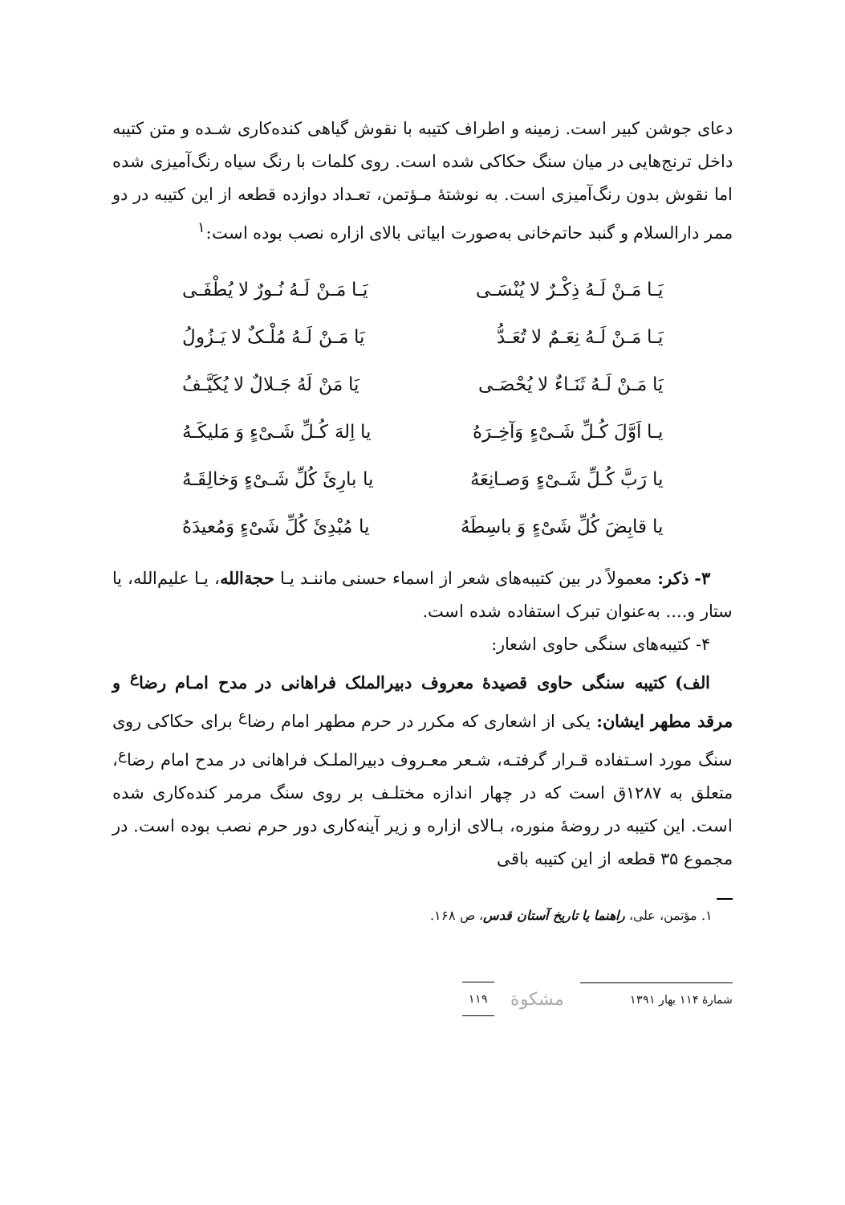دعای جوشن کبیر است. زمینه و اطراف کتیبه با نقوش گیاهی کنده‌کاری شـده و متن کتیبه داخل ترنج‌هایی در میان سنگ حکاکی شده است. روی کلمات با رنگ سیاه رنگ‌آمیزی شده اما نقوش بدون رنگ‌آمیزی است. به نوشتهٔ مـؤتمن، تعـداد دوازده قطعه از این کتیبه در دو ممر دارالسلام و گنبد حاتم‌خانی به‌صورت ابیاتی بالای ازاره نصب بوده است:<sup>۱</sup>
یَـا مَـنْ لَـهُ ذِکْـرٌ لا یُنْسَـی یَـا مَـنْ لَـهُ نُـورٌ لا یُطْفَـی
یَـا مَـنْ لَـهُ نِعَـمٌ لا تُعَـدُّ یَا مَـنْ لَـهُ مُلْـکٌ لا یَـزُولُ
یَا مَـنْ لَـهُ ثَنَـاءٌ لا یُحْصَـی یَا مَنْ لَهُ جَـلالٌ لا یُکَیَّـفُ
یـا اَوَّلَ کُـلِّ شَـیْءٍ وَآخِـرَهُ یا اِلهَ کُـلِّ شَـیْءٍ وَ مَلیکَـهُ
یا رَبَّ کُـلِّ شَـیْءٍ وَصـانِعَهُ یا بارِئَ کُلِّ شَـیْءٍ وَخالِقَـهُ
یا قابِضَ کُلِّ شَیْءٍ وَ باسِطَهُ یا مُبْدِئَ کُلِّ شَیْءٍ وَمُعیدَهُ
۳- ذکر: معمولاً در بین کتیبه‌های شعر از اسماء حسنی ماننـد یـا حجةالله، یـا علیم‌الله، یا ستار و.... به‌عنوان تبرک استفاده شده است.
۴- کتیبه‌های سنگی حاوی اشعار:
الف) کتیبه سنگی حاوی قصیدهٔ معروف دبیرالملک فراهانی در مدح امـام رضا<sup>ع</sup> و مرقد مطهر ایشان: یکی از اشعاری که مکرر در حرم مطهر امام رضا<sup>ع</sup> برای حکاکی روی سنگ مورد اسـتفاده قـرار گرفتـه، شـعر معـروف دبیرالملـک فراهانی در مدح امام رضا<sup>ع</sup>، متعلق به ۱۲۸۷ق است که در چهار اندازه مختلـف بر روی سنگ مرمر کنده‌کاری شده است. این کتیبه در روضهٔ منوره، بـالای ازاره و زیر آینه‌کاری دور حرم نصب بوده است. در مجموع ۳۵ قطعه از این کتیبه باقی
۱. مؤتمن، علی، راهنما یا تاریخ آستان قدس، ص ۱۶۸.
شمارهٔ ۱۱۴ بهار ۱۳۹۱ مشکوة ۱۱۹